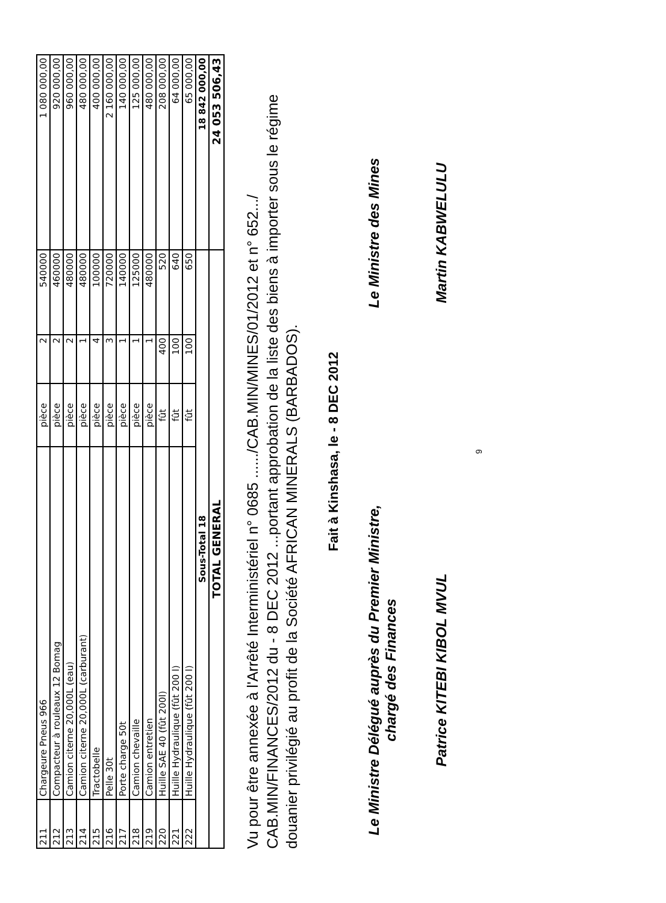| 211 | Chargeure Pneus 966 | pièce | 2 | 540000 | 1 080 000,00 |
| 212 | Compacteur à rouleaux 12 Bomag | pièce | 2 | 460000 | 920 000,00 |
| 213 | Camion citerne 20,000L (eau) | pièce | 2 | 480000 | 960 000,00 |
| 214 | Camion citerne 20,000L (carburant) | pièce | 1 | 480000 | 480 000,00 |
| 215 | Tractobelle | pièce | 4 | 100000 | 400 000,00 |
| 216 | Pelle 30t | pièce | 3 | 720000 | 2 160 000,00 |
| 217 | Porte charge 50t | pièce | 1 | 140000 | 140 000,00 |
| 218 | Camion chevaille | pièce | 1 | 125000 | 125 000,00 |
| 219 | Camion entretien | pièce | 1 | 480000 | 480 000,00 |
| 220 | Huille SAE 40 (fût 200l) | fût | 400 | 520 | 208 000,00 |
| 221 | Huille Hydraulique (fût 200 l) | fût | 100 | 640 | 64 000,00 |
| 222 | Huille Hydraulique (fût 200 l) | fût | 100 | 650 | 65 000,00 |
| Sous-Total 18 | | | | | 18 842 000,00 |
| TOTAL GENERAL | | | | | 24 053 506,43 |
Vu pour être annexée à l'Arrêté Interministériel n° 0685 ....../CAB.MIN/MINES/01/2012 et n° 652.../ CAB.MIN/FINANCES/2012 du - 8 DEC 2012 ...portant approbation de la liste des biens à importer sous le régime douanier privilégié au profit de la Société AFRICAN MINERALS (BARBADOS).
Fait à Kinshasa, le - 8 DEC 2012
Le Ministre Délégué auprès du Premier Ministre,
chargé des Finances
Patrice KITEBI KIBOL MVUL
Le Ministre des Mines
Martin KABWELULU
9